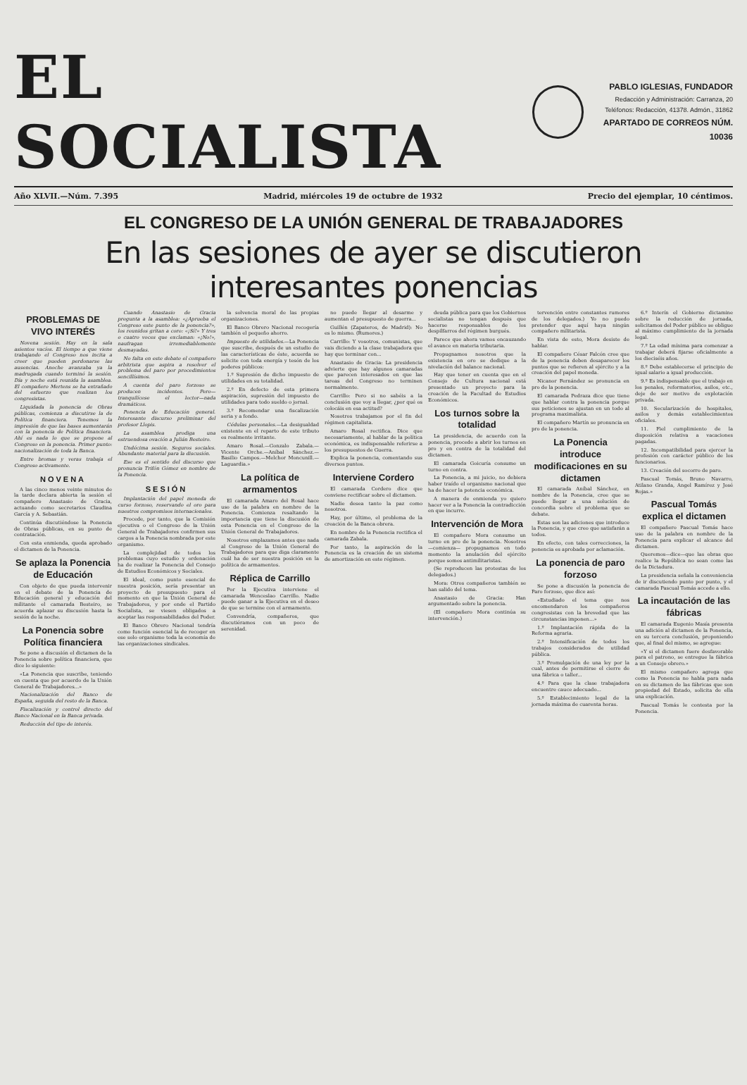EL SOCIALISTA
PABLO IGLESIAS, FUNDADOR
Redacción y Administración: Carranza, 20
Teléfonos: Redacción, 41378. Admón., 31862
APARTADO DE CORREOS NÚM. 10036
Año XLVII.—Núm. 7.395 Madrid, miércoles 19 de octubre de 1932 Precio del ejemplar, 10 céntimos.
EL CONGRESO DE LA UNIÓN GENERAL DE TRABAJADORES
En las sesiones de ayer se discutieron interesantes ponencias
PROBLEMAS DE VIVO INTERÉS
Novena sesión. Hay en la sala asientos vacíos. El tiempo a que viene trabajando el Congreso nos incita a creer que pueden perdonarse las ausencias. Anoche avanzaba ya la madrugada cuando terminó la sesión. Día y noche está reunida la asamblea. El compañero Mertens se ha extrañado del esfuerzo que realizan los congresistas.
Liquidada la ponencia de Obras públicas, comienza a discutirse la de Política financiera. Tenemos la impresión de que las bases aumentarán con la ponencia de Política financiera. Ahí es nada lo que se propone al Congreso en la ponencia. Primer punto: nacionalización de toda la Banca.
Entre bromas y veras trabaja el Congreso activamente.
NOVENA
A las cinco menos veinte minutos de la tarde declara abierta la sesión el compañero Anastasio de Gracia, actuando como secretarios Claudina García y A. Sebastián.
Continúa discutiéndose la Ponencia de Obras públicas, en su punto de contratación.
Con esta enmienda, queda aprobado el dictamen de la Ponencia.
Se aplaza la Ponencia de Educación
Con objeto de que pueda intervenir en el debate de la Ponencia de Educación general y educación del militante el camarada Besteiro, se acuerda aplazar su discusión hasta la sesión de la noche.
La Ponencia sobre Política financiera
Se pone a discusión el dictamen de la Ponencia sobre política financiera, que dice lo siguiente:
«La Ponencia que suscribe, teniendo en cuenta que por acuerdo de la Unión General de Trabajadores...»
Nacionalización del Banco de España, seguida del resto de la Banca.
Fiscalización y control directo del Banco Nacional en la Banca privada.
Reducción del tipo de interés.
Cuando Anastasio de Gracia pregunta a la asamblea: «¿Aprueba el Congreso este punto de la ponencia?», los reunidos gritan a coro: «¡Sí!» Y tres o cuatro voces que exclaman: «¡No!», naufragan irremediablemente desmayadas.
No falta en este debate el compañero arbitrista que aspira a resolver el problema del paro por procedimientos sencillísimos.
A cuenta del paro forzoso se producen incidentes. Pero—tranquilícese el lector—nada dramáticos.
Ponencia de Educación general. Interesante discurso preliminar del profesor Llopis.
La asamblea prodiga una estruendosa ovación a Julián Besteiro.
Undécima sesión. Seguros sociales. Abundante material para la discusión.
Ese es el sentido del discurso que pronuncia Trifón Gómez en nombre de la Ponencia.
SESIÓN
Implantación del papel moneda de curso forzoso, reservando el oro para nuestros compromisos internacionales.
Procede, por tanto, que la Comisión ejecutiva o el Congreso de la Unión General de Trabajadores confirmen sus cargos a la Ponencia nombrada por este organismo.
La complejidad de todos los problemas cuyo estudio y ordenación ha de realizar la Ponencia del Consejo de Estudios Económicos y Sociales.
El ideal, como punto esencial de nuestra posición, sería presentar un proyecto de presupuesto para el momento en que la Unión General de Trabajadores, y por ende el Partido Socialista, se viesen obligados a aceptar las responsabilidades del Poder.
El Banco Obrero Nacional tendría como función esencial la de recoger en ese solo organismo toda la economía de las organizaciones sindicales.
la solvencia moral de las propias organizaciones.
El Banco Obrero Nacional recogería también el pequeño ahorro.
Impuesto de utilidades.—La Ponencia que suscribe, después de un estudio de las características de éste, acuerda se solicite con toda energía y tesón de los poderes públicos:
1.º Supresión de dicho impuesto de utilidades en su totalidad.
2.º En defecto de esta primera aspiración, supresión del impuesto de utilidades para todo sueldo o jornal.
3.º Recomendar una fiscalización seria y a fondo.
Cédulas personales.—La desigualdad existente en el reparto de este tributo es realmente irritante.
Amaro Rosal.—Gonzalo Zabala.—Vicente Orche.—Aníbal Sánchez.—Basilio Campos.—Melchor Moncunill.—Laguardia.»
La política de armamentos
El camarada Amaro del Rosal hace uso de la palabra en nombre de la Ponencia. Comienza resaltando la importancia que tiene la discusión de esta Ponencia en el Congreso de la Unión General de Trabajadores.
Nosotros emplazamos antes que nada al Congreso de la Unión General de Trabajadores para que diga claramente cuál ha de ser nuestra posición en la política de armamentos.
Réplica de Carrillo
Por la Ejecutiva interviene el camarada Wenceslao Carrillo. Nadie puede ganar a la Ejecutiva en el deseo de que se termine con el armamento.
Convendría, compañeros, que discutiéramos con un poco de serenidad.
no puede llegar al desarme y aumentan el presupuesto de guerra...
Guillén (Zapateros, de Madrid): No es lo mismo. (Rumores.)
Carrillo: Y vosotros, comunistas, que vais diciendo a la clase trabajadora que hay que terminar con...
Anastasio de Gracia: La presidencia advierte que hay algunos camaradas que parecen interesados en que las tareas del Congreso no terminen normalmente.
Carrillo: Pero si no sabéis a la conclusión que voy a llegar, ¿por qué os colocáis en esa actitud?
Nosotros trabajamos por el fin del régimen capitalista.
Amaro Rosal rectifica. Dice que necesariamente, al hablar de la política económica, es indispensable referirse a los presupuestos de Guerra.
Explica la ponencia, comentando sus diversos puntos.
Interviene Cordero
El camarada Cordero dice que conviene rectificar sobre el dictamen.
Nadie desea tanto la paz como nosotros.
Hay, por último, el problema de la creación de la Banca obrera.
En nombre de la Ponencia rectifica el camarada Zabala.
Por tanto, la aspiración de la Ponencia es la creación de un sistema de amortización en este régimen.
deuda pública para que los Gobiernos socialistas no tengan después que hacerse responsables de los despilfarros del régimen burgués.
Parece que ahora vamos encauzando el avance en materia tributaria.
Propugnamos nosotros que la existencia en oro se dedique a la nivelación del balance nacional.
Hay que tener en cuenta que en el Consejo de Cultura nacional está presentado un proyecto para la creación de la Facultad de Estudios Económicos.
Los turnos sobre la totalidad
La presidencia, de acuerdo con la ponencia, procede a abrir los turnos en pro y en contra de la totalidad del dictamen.
El camarada Goicuría consume un turno en contra.
La Ponencia, a mi juicio, no debiera haber traído el organismo nacional que ha de hacer la potencia económica.
A manera de enmienda yo quiero hacer ver a la Ponencia la contradicción en que incurre.
Intervención de Mora
El compañero Mora consume un turno en pro de la ponencia. Nosotros —comienza— propugnamos en todo momento la anulación del ejército porque somos antimilitaristas.
(Se reproducen las protestas de los delegados.)
Mora: Otros compañeros también se han salido del tema.
Anastasio de Gracia: Han argumentado sobre la ponencia.
(El compañero Mora continúa su intervención.)
tervención entre constantes rumores de los delegados.) Yo no puedo pretender que aquí haya ningún compañero militarista.
En vista de esto, Mora desiste de hablar.
El compañero César Falcón cree que de la ponencia deben desaparecer los puntos que se refieren al ejército y a la creación del papel moneda.
Nicanor Fernández se pronuncia en pro de la ponencia.
El camarada Pedraza dice que tiene que hablar contra la ponencia porque sus peticiones se ajustan en un todo al programa maximalista.
El compañero Martín se pronuncia en pro de la ponencia.
La Ponencia introduce modificaciones en su dictamen
El camarada Aníbal Sánchez, en nombre de la Ponencia, cree que se puede llegar a una solución de concordia sobre el problema que se debate.
Estas son las adiciones que introduce la Ponencia, y que creo que satisfarán a todos.
En efecto, con tales correcciones, la ponencia es aprobada por aclamación.
La ponencia de paro forzoso
Se pone a discusión la ponencia de Paro forzoso, que dice así:
«Estudiado el tema que nos encomendaron los compañeros congresistas con la brevedad que las circunstancias imponen...»
1.º Implantación rápida de la Reforma agraria.
2.º Intensificación de todos los trabajos considerados de utilidad pública.
3.º Promulgación de una ley por la cual, antes de permitirse el cierre de una fábrica o taller...
4.º Para que la clase trabajadora encuentre cauce adecuado...
5.º Establecimiento legal de la jornada máxima de cuarenta horas.
6.º Interín el Gobierno dictamine sobre la reducción de jornada, solicitamos del Poder público se obligue al máximo cumplimiento de la jornada legal.
7.º La edad mínima para comenzar a trabajar deberá fijarse oficialmente a los dieciséis años.
8.º Debe establecerse el principio de igual salario a igual producción.
9.º Es indispensable que el trabajo en los penales, reformatorios, asilos, etc., deje de ser motivo de explotación privada.
10. Secularización de hospitales, asilos y demás establecimientos oficiales.
11. Fiel cumplimiento de la disposición relativa a vacaciones pagadas.
12. Incompatibilidad para ejercer la profesión con carácter público de los funcionarios.
13. Creación del socorro de paro.
Pascual Tomás, Bruno Navarro, Atilano Granda, Angel Ramírez y José Rojas.»
Pascual Tomás explica el dictamen
El compañero Pascual Tomás hace uso de la palabra en nombre de la Ponencia para explicar el alcance del dictamen.
Queremos—dice—que las obras que realice la República no sean como las de la Dictadura.
La presidencia señala la conveniencia de ir discutiendo punto por punto, y el camarada Pascual Tomás accede a ello.
La incautación de las fábricas
El camarada Eugenio Masía presenta una adición al dictamen de la Ponencia, en su tercera conclusión, proponiendo que, al final del mismo, se agregue:
«Y si el dictamen fuere desfavorable para el patrono, se entregue la fábrica a un Consejo obrero.»
El mismo compañero agrega que como la Ponencia no habla para nada en su dictamen de las fábricas que son propiedad del Estado, solicita de ella una explicación.
Pascual Tomás le contesta por la Ponencia.